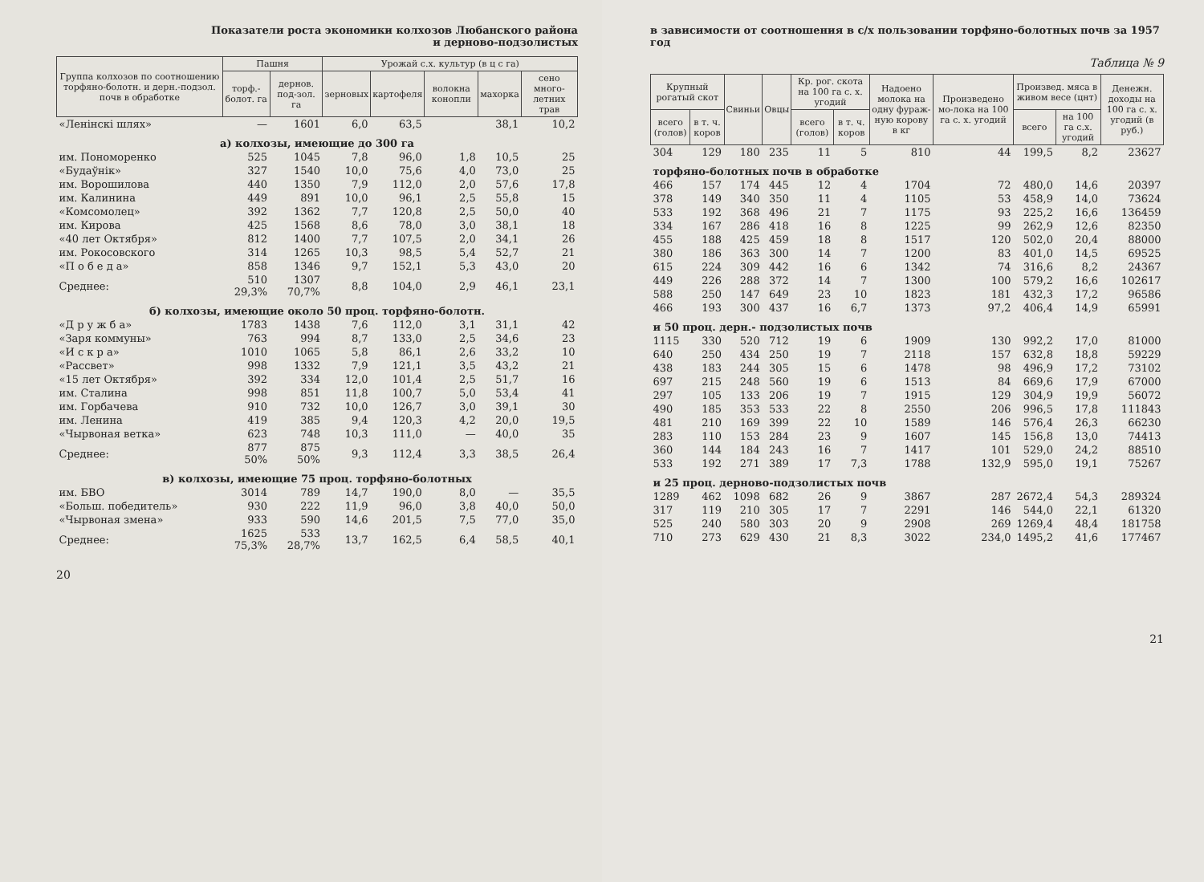Показатели роста экономики колхозов Любанского района
и дерново-подзолистых
| Группа колхозов по соотношению торфяно-болотн. и дерн.-подзол. почв в обработке | Пашня | | Урожай с.х. культур (в ц с га) | | | | |
| --- | --- | --- | --- | --- | --- | --- | --- |
| | торф.-болот. га | дернов. под-зол. га | зерновых | картофеля | волокна конопли | махорка | сено много-летних трав |
| «Ленінскі шлях» | — | 1601 | 6,0 | 63,5 | | 38,1 | 10,2 |
| а) колхозы, имеющие до 300 га | | | | | | | |
| им. Пономоренко | 525 | 1045 | 7,8 | 96,0 | 1,8 | 10,5 | 25 |
| «Будаўнік» | 327 | 1540 | 10,0 | 75,6 | 4,0 | 73,0 | 25 |
| им. Ворошилова | 440 | 1350 | 7,9 | 112,0 | 2,0 | 57,6 | 17,8 |
| им. Калинина | 449 | 891 | 10,0 | 96,1 | 2,5 | 55,8 | 15 |
| «Комсомолец» | 392 | 1362 | 7,7 | 120,8 | 2,5 | 50,0 | 40 |
| им. Кирова | 425 | 1568 | 8,6 | 78,0 | 3,0 | 38,1 | 18 |
| «40 лет Октября» | 812 | 1400 | 7,7 | 107,5 | 2,0 | 34,1 | 26 |
| им. Рокосовского | 314 | 1265 | 10,3 | 98,5 | 5,4 | 52,7 | 21 |
| «П о б е д а» | 858 | 1346 | 9,7 | 152,1 | 5,3 | 43,0 | 20 |
| Среднее: | 510 29,3% | 1307 70,7% | 8,8 | 104,0 | 2,9 | 46,1 | 23,1 |
| б) колхозы, имеющие около 50 проц. торфяно-болотн. | | | | | | | |
| «Д р у ж б а» | 1783 | 1438 | 7,6 | 112,0 | 3,1 | 31,1 | 42 |
| «Заря коммуны» | 763 | 994 | 8,7 | 133,0 | 2,5 | 34,6 | 23 |
| «И с к р а» | 1010 | 1065 | 5,8 | 86,1 | 2,6 | 33,2 | 10 |
| «Рассвет» | 998 | 1332 | 7,9 | 121,1 | 3,5 | 43,2 | 21 |
| «15 лет Октября» | 392 | 334 | 12,0 | 101,4 | 2,5 | 51,7 | 16 |
| им. Сталина | 998 | 851 | 11,8 | 100,7 | 5,0 | 53,4 | 41 |
| им. Горбачева | 910 | 732 | 10,0 | 126,7 | 3,0 | 39,1 | 30 |
| им. Ленина | 419 | 385 | 9,4 | 120,3 | 4,2 | 20,0 | 19,5 |
| «Чырвоная ветка» | 623 | 748 | 10,3 | 111,0 | — | 40,0 | 35 |
| Среднее: | 877 50% | 875 50% | 9,3 | 112,4 | 3,3 | 38,5 | 26,4 |
| в) колхозы, имеющие 75 проц. торфяно-болотных | | | | | | | |
| им. БВО | 3014 | 789 | 14,7 | 190,0 | 8,0 | — | 35,5 |
| «Больш. победитель» | 930 | 222 | 11,9 | 96,0 | 3,8 | 40,0 | 50,0 |
| «Чырвоная змена» | 933 | 590 | 14,6 | 201,5 | 7,5 | 77,0 | 35,0 |
| Среднее: | 1625 75,3% | 533 28,7% | 13,7 | 162,5 | 6,4 | 58,5 | 40,1 |
20
в зависимости от соотношения в с/х пользовании торфяно-болотных почв за 1957 год
Таблица № 9
| Крупный рогатый скот | | Свиньи | Овцы | Кр. рог. скота на 100 га с. х. угодий | | Надоено молока на одну фураж-ную корову в кг | Произведено мо-лока на 100 га с. х. угодий | Произвед. мяса в живом весе (цнт) | | Денежн. доходы на 100 га с. х. угодий (в руб.) |
| --- | --- | --- | --- | --- | --- | --- | --- | --- | --- | --- |
| всего (голов) | в т. ч. коров | | | всего (голов) | в т. ч. коров | | | всего | на 100 га с.х. угодий | |
| 304 | 129 | 180 | 235 | 11 | 5 | 810 | 44 | 199,5 | 8,2 | 23627 |
| торфяно-болотных почв в обработке | | | | | | | | | | |
| 466 | 157 | 174 | 445 | 12 | 4 | 1704 | 72 | 480,0 | 14,6 | 20397 |
| 378 | 149 | 340 | 350 | 11 | 4 | 1105 | 53 | 458,9 | 14,0 | 73624 |
| 533 | 192 | 368 | 496 | 21 | 7 | 1175 | 93 | 225,2 | 16,6 | 136459 |
| 334 | 167 | 286 | 418 | 16 | 8 | 1225 | 99 | 262,9 | 12,6 | 82350 |
| 455 | 188 | 425 | 459 | 18 | 8 | 1517 | 120 | 502,0 | 20,4 | 88000 |
| 380 | 186 | 363 | 300 | 14 | 7 | 1200 | 83 | 401,0 | 14,5 | 69525 |
| 615 | 224 | 309 | 442 | 16 | 6 | 1342 | 74 | 316,6 | 8,2 | 24367 |
| 449 | 226 | 288 | 372 | 14 | 7 | 1300 | 100 | 579,2 | 16,6 | 102617 |
| 588 | 250 | 147 | 649 | 23 | 10 | 1823 | 181 | 432,3 | 17,2 | 96586 |
| 466 | 193 | 300 | 437 | 16 | 6,7 | 1373 | 97,2 | 406,4 | 14,9 | 65991 |
| и 50 проц. дерн.- подзолистых почв | | | | | | | | | | |
| 1115 | 330 | 520 | 712 | 19 | 6 | 1909 | 130 | 992,2 | 17,0 | 81000 |
| 640 | 250 | 434 | 250 | 19 | 7 | 2118 | 157 | 632,8 | 18,8 | 59229 |
| 438 | 183 | 244 | 305 | 15 | 6 | 1478 | 98 | 496,9 | 17,2 | 73102 |
| 697 | 215 | 248 | 560 | 19 | 6 | 1513 | 84 | 669,6 | 17,9 | 67000 |
| 297 | 105 | 133 | 206 | 19 | 7 | 1915 | 129 | 304,9 | 19,9 | 56072 |
| 490 | 185 | 353 | 533 | 22 | 8 | 2550 | 206 | 996,5 | 17,8 | 111843 |
| 481 | 210 | 169 | 399 | 22 | 10 | 1589 | 146 | 576,4 | 26,3 | 66230 |
| 283 | 110 | 153 | 284 | 23 | 9 | 1607 | 145 | 156,8 | 13,0 | 74413 |
| 360 | 144 | 184 | 243 | 16 | 7 | 1417 | 101 | 529,0 | 24,2 | 88510 |
| 533 | 192 | 271 | 389 | 17 | 7,3 | 1788 | 132,9 | 595,0 | 19,1 | 75267 |
| и 25 проц. дерново-подзолистых почв | | | | | | | | | | |
| 1289 | 462 | 1098 | 682 | 26 | 9 | 3867 | 287 | 2672,4 | 54,3 | 289324 |
| 317 | 119 | 210 | 305 | 17 | 7 | 2291 | 146 | 544,0 | 22,1 | 61320 |
| 525 | 240 | 580 | 303 | 20 | 9 | 2908 | 269 | 1269,4 | 48,4 | 181758 |
| 710 | 273 | 629 | 430 | 21 | 8,3 | 3022 | 234,0 | 1495,2 | 41,6 | 177467 |
21